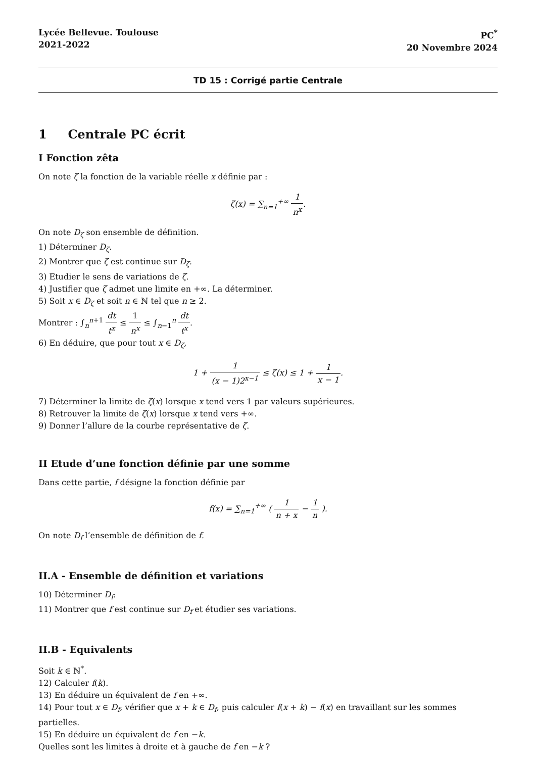Lycée Bellevue. Toulouse
2021-2022
PC<sup>*</sup>
20 Novembre 2024
TD 15 : Corrigé partie Centrale
1 Centrale PC écrit
I Fonction zêta
On note ζ la fonction de la variable réelle x définie par :
ζ(x) = ∑<sub>n=1</sub><sup>+∞</sup> 1 n<sup>x</sup>.
On note D<sub>ζ</sub> son ensemble de définition.
1) Déterminer D<sub>ζ</sub>.
2) Montrer que ζ est continue sur D<sub>ζ</sub>.
3) Etudier le sens de variations de ζ.
4) Justifier que ζ admet une limite en +∞. La déterminer.
5) Soit x ∈ D<sub>ζ</sub> et soit n ∈ ℕ tel que n ≥ 2.
Montrer : ∫<sub>n</sub><sup>n+1</sup> dt t<sup>x</sup> ≤ 1 n<sup>x</sup> ≤ ∫<sub>n−1</sub><sup>n</sup> dt t<sup>x</sup>.
6) En déduire, que pour tout x ∈ D<sub>ζ</sub>,
1 + 1 (x − 1)2<sup>x−1</sup> ≤ ζ(x) ≤ 1 + 1 x − 1.
7) Déterminer la limite de ζ(x) lorsque x tend vers 1 par valeurs supérieures.
8) Retrouver la limite de ζ(x) lorsque x tend vers +∞.
9) Donner l’allure de la courbe représentative de ζ.
II Etude d’une fonction définie par une somme
Dans cette partie, f désigne la fonction définie par
f(x) = ∑<sub>n=1</sub><sup>+∞</sup> ( 1 n + x − 1 n ).
On note D<sub>f</sub> l’ensemble de définition de f.
II.A - Ensemble de définition et variations
10) Déterminer D<sub>f</sub>.
11) Montrer que f est continue sur D<sub>f</sub> et étudier ses variations.
II.B - Equivalents
Soit k ∈ ℕ<sup>*</sup>.
12) Calculer f(k).
13) En déduire un équivalent de f en +∞.
14) Pour tout x ∈ D<sub>f</sub>, vérifier que x + k ∈ D<sub>f</sub>, puis calculer f(x + k) − f(x) en travaillant sur les sommes partielles.
15) En déduire un équivalent de f en −k.
Quelles sont les limites à droite et à gauche de f en −k ?